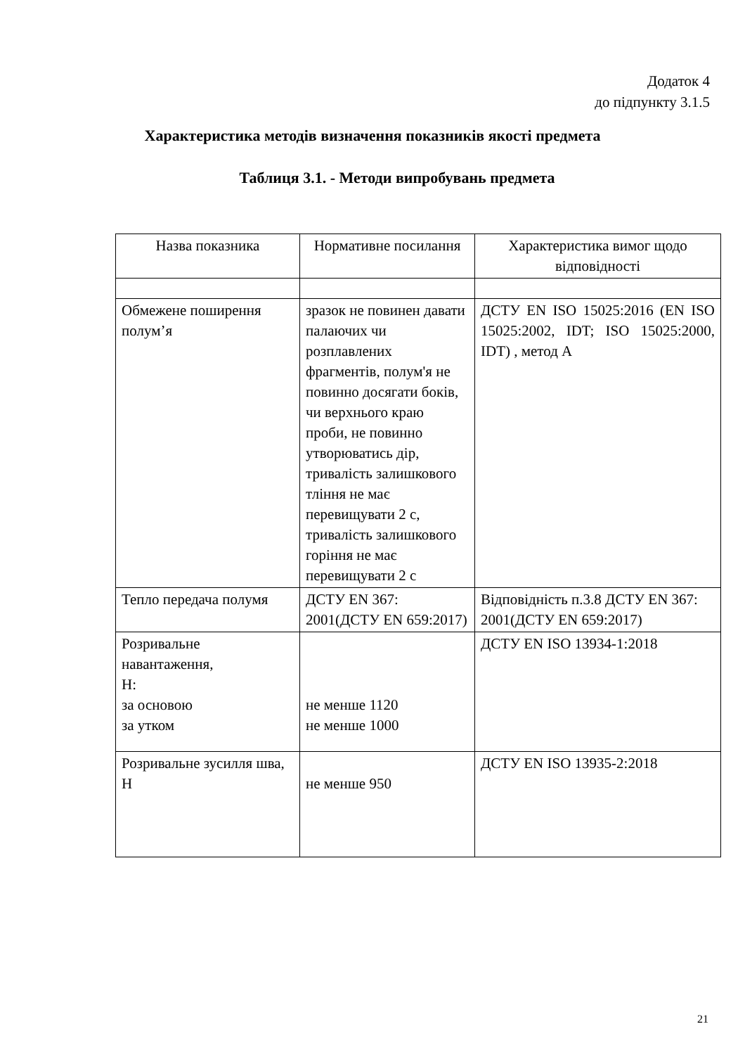Додаток 4
до підпункту 3.1.5
Характеристика методів визначення показників якості предмета
Таблиця 3.1. - Методи випробувань предмета
| Назва показника | Нормативне посилання | Характеристика вимог щодо відповідності |
| --- | --- | --- |
| Обмежене поширення полум’я | зразок не повинен давати палаючих чи розплавлених фрагментів, полум'я не повинно досягати боків, чи верхнього краю проби, не повинно утворюватись дір, тривалість залишкового тління не має перевищувати 2 с, тривалість залишкового горіння не має перевищувати 2 с | ДСТУ EN ISO 15025:2016 (EN ISO 15025:2002, IDT; ISO 15025:2000, IDT) , метод А |
| Тепло передача полумя | ДСТУ EN 367: 2001(ДСТУ EN 659:2017) | Відповідність п.3.8 ДСТУ EN 367: 2001(ДСТУ EN 659:2017) |
| Розривальне навантаження, Н: за основою за утком | не менше 1120 не менше 1000 | ДСТУ EN ISO 13934-1:2018 |
| Розривальне зусилля шва, Н | не менше 950 | ДСТУ EN ISO 13935-2:2018 |
21